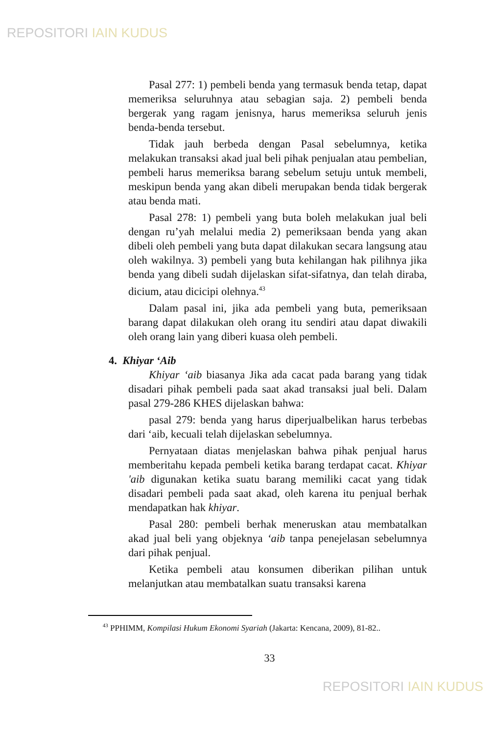REPOSITORI IAIN KUDUS
Pasal 277: 1) pembeli benda yang termasuk benda tetap, dapat memeriksa seluruhnya atau sebagian saja. 2) pembeli benda bergerak yang ragam jenisnya, harus memeriksa seluruh jenis benda-benda tersebut.
Tidak jauh berbeda dengan Pasal sebelumnya, ketika melakukan transaksi akad jual beli pihak penjualan atau pembelian, pembeli harus memeriksa barang sebelum setuju untuk membeli, meskipun benda yang akan dibeli merupakan benda tidak bergerak atau benda mati.
Pasal 278: 1) pembeli yang buta boleh melakukan jual beli dengan ru’yah melalui media 2) pemeriksaan benda yang akan dibeli oleh pembeli yang buta dapat dilakukan secara langsung atau oleh wakilnya. 3) pembeli yang buta kehilangan hak pilihnya jika benda yang dibeli sudah dijelaskan sifat-sifatnya, dan telah diraba, dicium, atau dicicipi olehnya.<sup>43</sup>
Dalam pasal ini, jika ada pembeli yang buta, pemeriksaan barang dapat dilakukan oleh orang itu sendiri atau dapat diwakili oleh orang lain yang diberi kuasa oleh pembeli.
4. Khiyar ‘Aib
Khiyar ‘aib biasanya Jika ada cacat pada barang yang tidak disadari pihak pembeli pada saat akad transaksi jual beli. Dalam pasal 279-286 KHES dijelaskan bahwa:
pasal 279: benda yang harus diperjualbelikan harus terbebas dari ‘aib, kecuali telah dijelaskan sebelumnya.
Pernyataan diatas menjelaskan bahwa pihak penjual harus memberitahu kepada pembeli ketika barang terdapat cacat. Khiyar 'aib digunakan ketika suatu barang memiliki cacat yang tidak disadari pembeli pada saat akad, oleh karena itu penjual berhak mendapatkan hak khiyar.
Pasal 280: pembeli berhak meneruskan atau membatalkan akad jual beli yang objeknya ‘aib tanpa penejelasan sebelumnya dari pihak penjual.
Ketika pembeli atau konsumen diberikan pilihan untuk melanjutkan atau membatalkan suatu transaksi karena
<sup>43</sup> PPHIMM, Kompilasi Hukum Ekonomi Syariah (Jakarta: Kencana, 2009), 81-82..
33
REPOSITORI IAIN KUDUS